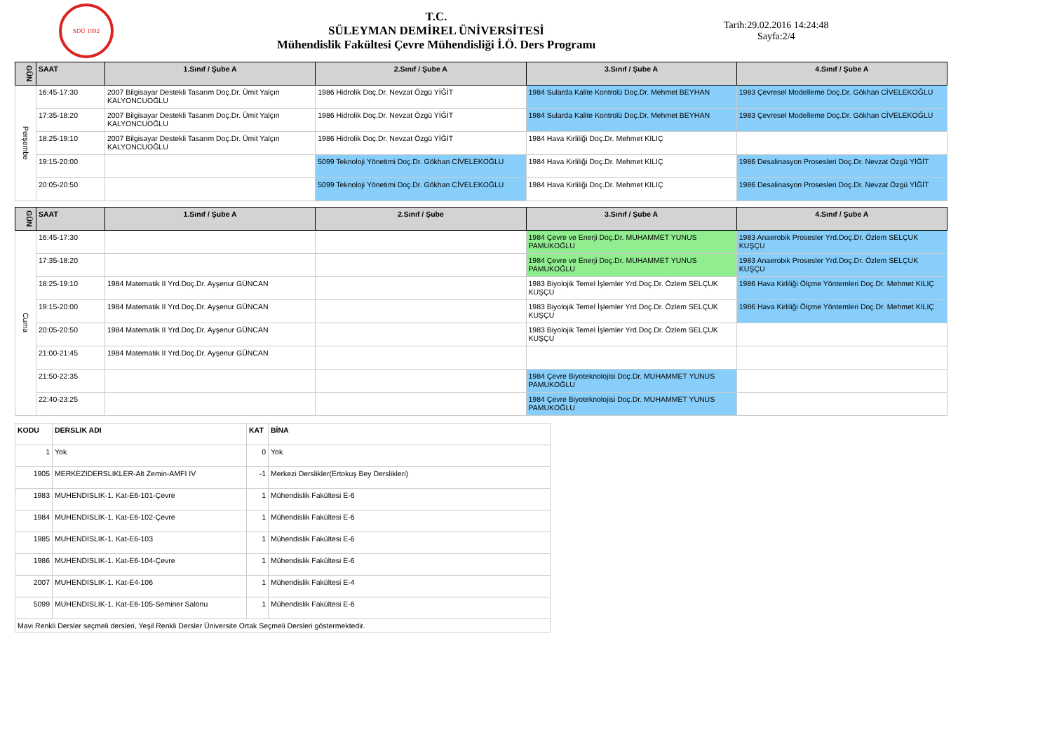SDÜ 1992
T.C.
SÜLEYMAN DEMİREL ÜNİVERSİTESİ
Mühendislik Fakültesi Çevre Mühendisliği İ.Ö. Ders Programı
Tarih:29.02.2016 14:24:48
Sayfa:2/4
| GÜN | SAAT | 1.Sınıf / Şube A | 2.Sınıf / Şube A | 3.Sınıf / Şube A | 4.Sınıf / Şube A |
| --- | --- | --- | --- | --- | --- |
| Perşembe | 16:45-17:30 | 2007 Bilgisayar Destekli Tasarım Doç.Dr. Ümit Yalçın KALYONCUOĞLU | 1986 Hidrolik Doç.Dr. Nevzat Özgü YİĞİT | 1984 Sularda Kalite Kontrolü Doç.Dr. Mehmet BEYHAN | 1983 Çevresel Modelleme Doç.Dr. Gökhan CİVELEKOĞLU |
| | 17:35-18:20 | 2007 Bilgisayar Destekli Tasarım Doç.Dr. Ümit Yalçın KALYONCUOĞLU | 1986 Hidrolik Doç.Dr. Nevzat Özgü YİĞİT | 1984 Sularda Kalite Kontrolü Doç.Dr. Mehmet BEYHAN | 1983 Çevresel Modelleme Doç.Dr. Gökhan CİVELEKOĞLU |
| | 18:25-19:10 | 2007 Bilgisayar Destekli Tasarım Doç.Dr. Ümit Yalçın KALYONCUOĞLU | 1986 Hidrolik Doç.Dr. Nevzat Özgü YİĞİT | 1984 Hava Kirliliği Doç.Dr. Mehmet KILIÇ | |
| | 19:15-20:00 | | 5099 Teknoloji Yönetimi Doç.Dr. Gökhan CİVELEKOĞLU | 1984 Hava Kirliliği Doç.Dr. Mehmet KILIÇ | 1986 Desalinasyon Prosesleri Doç.Dr. Nevzat Özgü YİĞİT |
| | 20:05-20:50 | | 5099 Teknoloji Yönetimi Doç.Dr. Gökhan CİVELEKOĞLU | 1984 Hava Kirliliği Doç.Dr. Mehmet KILIÇ | 1986 Desalinasyon Prosesleri Doç.Dr. Nevzat Özgü YİĞİT |
| GÜN | SAAT | 1.Sınıf / Şube A | 2.Sınıf / Şube | 3.Sınıf / Şube A | 4.Sınıf / Şube A |
| --- | --- | --- | --- | --- | --- |
| Cuma | 16:45-17:30 | | | 1984 Çevre ve Enerji Doç.Dr. MUHAMMET YUNUS PAMUKOĞLU | 1983 Anaerobik Prosesler Yrd.Doç.Dr. Özlem SELÇUK KUŞÇU |
| | 17:35-18:20 | | | 1984 Çevre ve Enerji Doç.Dr. MUHAMMET YUNUS PAMUKOĞLU | 1983 Anaerobik Prosesler Yrd.Doç.Dr. Özlem SELÇUK KUŞÇU |
| | 18:25-19:10 | 1984 Matematik II Yrd.Doç.Dr. Ayşenur GÜNCAN | | 1983 Biyolojik Temel İşlemler Yrd.Doç.Dr. Özlem SELÇUK KUŞÇU | 1986 Hava Kirliliği Ölçme Yöntemleri Doç.Dr. Mehmet KILIÇ |
| | 19:15-20:00 | 1984 Matematik II Yrd.Doç.Dr. Ayşenur GÜNCAN | | 1983 Biyolojik Temel İşlemler Yrd.Doç.Dr. Özlem SELÇUK KUŞÇU | 1986 Hava Kirliliği Ölçme Yöntemleri Doç.Dr. Mehmet KILIÇ |
| | 20:05-20:50 | 1984 Matematik II Yrd.Doç.Dr. Ayşenur GÜNCAN | | 1983 Biyolojik Temel İşlemler Yrd.Doç.Dr. Özlem SELÇUK KUŞÇU | |
| | 21:00-21:45 | 1984 Matematik II Yrd.Doç.Dr. Ayşenur GÜNCAN | | | |
| | 21:50-22:35 | | | 1984 Çevre Biyoteknolojisi Doç.Dr. MUHAMMET YUNUS PAMUKOĞLU | |
| | 22:40-23:25 | | | 1984 Çevre Biyoteknolojisi Doç.Dr. MUHAMMET YUNUS PAMUKOĞLU | |
| KODU | DERSLIK ADI | KAT | BİNA |
| --- | --- | --- | --- |
| 1 | Yok | 0 | Yok |
| 1905 | MERKEZIDERSLIKLER-Alt Zemin-AMFI IV | -1 | Merkezi Derslikler(Ertokuş Bey Derslikleri) |
| 1983 | MUHENDISLIK-1. Kat-E6-101-Çevre | 1 | Mühendislik Fakültesi E-6 |
| 1984 | MUHENDISLIK-1. Kat-E6-102-Çevre | 1 | Mühendislik Fakültesi E-6 |
| 1985 | MUHENDISLIK-1. Kat-E6-103 | 1 | Mühendislik Fakültesi E-6 |
| 1986 | MUHENDISLIK-1. Kat-E6-104-Çevre | 1 | Mühendislik Fakültesi E-6 |
| 2007 | MUHENDISLIK-1. Kat-E4-106 | 1 | Mühendislik Fakültesi E-4 |
| 5099 | MUHENDISLIK-1. Kat-E6-105-Seminer Salonu | 1 | Mühendislik Fakültesi E-6 |
| Mavi Renkli Dersler seçmeli dersleri, Yeşil Renkli Dersler Üniversite Ortak Seçmeli Dersleri göstermektedir. | | | |